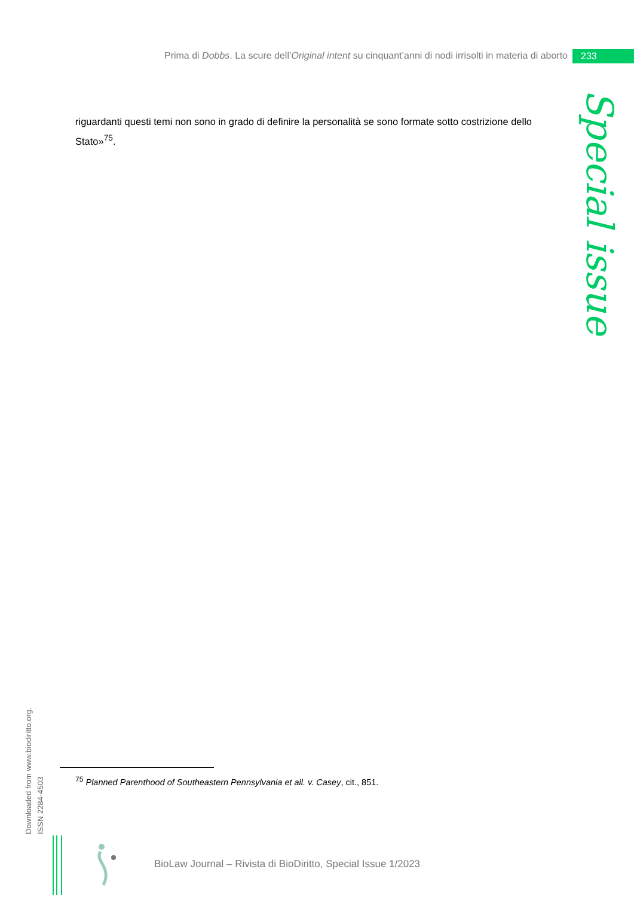Prima di Dobbs. La scure dell’Original intent su cinquant’anni di nodi irrisolti in materia di aborto
233
Special issue
riguardanti questi temi non sono in grado di definire la personalità se sono formate sotto costrizione dello Stato»<sup>75</sup>.
Downloaded from www.biodiritto.org.
ISSN 2284-4503
<sup>75</sup> Planned Parenthood of Southeastern Pennsylvania et all. v. Casey, cit., 851.
BioLaw Journal – Rivista di BioDiritto, Special Issue 1/2023